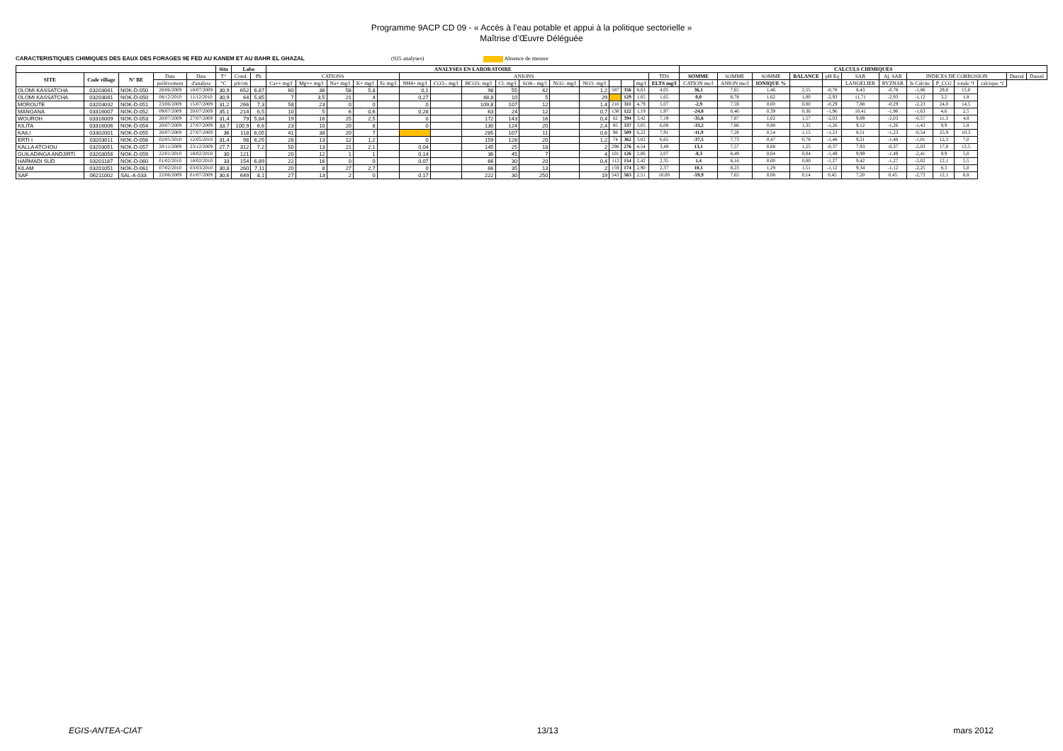Programme 9ACP CD 09 - « Accès à l’eau potable et appui à la politique sectorielle »
Maîtrise d’Œuvre Déléguée
CARACTERISTIQUES CHIMIQUES DES EAUX DES FORAGES 9E FED AU KANEM ET AU BAHR EL GHAZAL (925 analyses) Absence de mesure
| | | | | | Situ | Labo | | ANALYSES EN LABORATOIRE | | | | | | | | | | | | | | | | CALCULS CHIMIQUES | | | | | | | | | | | | |
| --- | --- | --- | --- | --- | --- | --- | --- | --- | --- | --- | --- | --- | --- | --- | --- | --- | --- | --- | --- | --- | --- | --- | --- | --- | --- | --- | --- | --- | --- | --- | --- | --- | --- | --- | --- | --- |
| SITE | Code village | N° BE | Date | Date | T° | Cond. | Ph | CATIONS | | | | | ANIONS | | | | | | | | | | TDS | SOMME | SOMME | SOMME | BALANCE | pH Eq | SAR | Aj. SAR | INDICES DE CORROSION | | | | Dureté | Dureté |
| | | | prélèvement | d'analyse | °C | µS/cm | | Ca++ mg/l | Mg++ mg/l | Na+ mg/l | K+ mg/l | Fe mg/l | NH4+ mg/l | CO3-- mg/l | HCO3- mg/l | Cl- mg/l | SO4-- mg/l | NO2- mg/l | NO3- mg/l | | | mg/l | ELTS mg/l | CATION me/l | ANION me/l | IONIQUE % | | | LANGELIER | RYZNAR | Is Calcite | P_CO2 | totale °f | calcique °f | | |
| OLOMI KASSATCHA | 03203041 | NOK-D-050 | 28/06/2009 | 18/07/2009 | 30,9 | 652 | 6,87 | 60 | 36 | 58 | 5,8 | | 0,1 | | 98 | 55 | 42 | | 1,2 | 587 | 356 | 8,63 | 4,05 | 36,1 | 7,65 | 1,46 | 2,55 | -0,78 | 8,43 | -0,78 | -1,86 | 29,8 | 15,0 | | | |
| OLOMI KASSATCHA | 03203041 | NOK-D-050 | 08/12/2010 | 11/12/2010 | 30,9 | 64 | 5,85 | 7 | 3,5 | 21 | 4 | | 0,27 | | 48,8 | 10 | 5 | | 29 | | 129 | 1,65 | 1,65 | 0,0 | 8,78 | 1,62 | 1,00 | -2,93 | 11,71 | -2,93 | -1,12 | 3,2 | 1,8 | | | |
| MOROUTE | 03203032 | NOK-D-051 | 23/06/2009 | 15/07/2009 | 31,2 | 266 | 7,3 | 58 | 23 | 0 | 0 | | 0 | | 109,8 | 107 | 12 | | 1,4 | 210 | 311 | 4,79 | 5,07 | -2,9 | 7,59 | 0,00 | 0,00 | -0,29 | 7,88 | -0,29 | -2,23 | 24,0 | 14,5 | | | |
| MANGANA | 03316007 | NOK-D-052 | 09/07/2009 | 20/07/2009 | 35,1 | 214 | 6,5 | 10 | 5 | 6 | 0,6 | | 0,28 | | 63 | 24 | 12 | | 0,7 | 138 | 122 | 1,19 | 1,97 | -24,8 | 8,46 | 0,39 | 0,36 | -1,96 | 10,41 | -1,96 | -1,63 | 4,6 | 2,5 | | | |
| WOUROH | 03316009 | NOK-D-053 | 20/07/2009 | 27/07/2009 | 31,4 | 79 | 5,84 | 19 | 16 | 25 | 2,5 | | 0 | | 172 | 143 | 16 | | 0,4 | 62 | 394 | 3,42 | 7,19 | -35,6 | 7,87 | 1,02 | 1,57 | -2,03 | 9,89 | -2,03 | -0,57 | 11,3 | 4,8 | | | |
| KILITA | 03316006 | NOK-D-054 | 20/07/2009 | 27/07/2009 | 33,7 | 100,9 | 6,6 | 23 | 10 | 20 | 8 | | 0 | | 130 | 124 | 20 | | 2,4 | 85 | 337 | 3,05 | 6,08 | -33,2 | 7,86 | 0,88 | 1,35 | -1,26 | 9,12 | -1,26 | -1,43 | 9,9 | 5,8 | | | |
| KAILI | 03302001 | NOK-D-055 | 20/07/2009 | 27/07/2009 | 36 | 118 | 6,05 | 41 | 38 | 20 | 7 | | | | 285 | 107 | 11 | | 0,6 | 98 | 509 | 6,22 | 7,91 | -11,9 | 7,28 | 0,54 | 1,15 | -1,23 | 8,51 | -1,23 | -0,54 | 25,9 | 10,3 | | | |
| ERTI I | 03203011 | NOK-D-056 | 02/05/2010 | 12/05/2010 | 31,4 | 98 | 6,25 | 28 | 13 | 12 | 1,2 | | 0 | | 159 | 128 | 20 | | 1,2 | 74 | 362 | 3,02 | 6,65 | -37,5 | 7,73 | 0,47 | 0,78 | -1,48 | 9,21 | -1,48 | -1,01 | 12,3 | 7,0 | | | |
| KALLA ATCHOU | 03203051 | NOK-D-057 | 20/11/2009 | 23/12/2009 | 27,7 | 312 | 7,2 | 50 | 13 | 21 | 2,1 | | 0,04 | | 145 | 25 | 18 | | 2 | 298 | 276 | 4,54 | 3,49 | 13,1 | 7,57 | 0,68 | 1,25 | -0,37 | 7,93 | -0,37 | -2,03 | 17,8 | 12,5 | | | |
| GUILADINGA ANDJIRTI | 03203056 | NOK-D-059 | 22/01/2010 | 18/02/2010 | 30 | 121 | | 20 | 12 | 1 | 1 | | 0,14 | | 36 | 45 | 7 | | 4 | 101 | 126 | 2,06 | 2,07 | -0,3 | 8,49 | 0,04 | 0,04 | -1,49 | 9,99 | -1,49 | -2,41 | 9,9 | 5,0 | | | |
| HARMADI SUD | 03201187 | NOK-D-060 | 01/02/2010 | 18/02/2010 | 33 | 154 | 6,89 | 22 | 16 | 0 | 0 | | 0,07 | | 66 | 30 | 20 | | 0,4 | 112 | 154 | 2,42 | 2,35 | 1,4 | 8,16 | 0,00 | 0,00 | -1,27 | 9,42 | -1,27 | -2,02 | 12,1 | 5,5 | | | |
| KILAM | 03201051 | NOK-D-061 | 07/02/2010 | 03/03/2010 | 30,8 | 260 | 7,11 | 20 | 8 | 27 | 2,7 | | 0 | | 66 | 35 | 13 | | 2 | 159 | 174 | 2,90 | 2,37 | 10,1 | 8,23 | 1,29 | 1,51 | -1,12 | 9,34 | -1,12 | -2,25 | 8,3 | 5,0 | | | |
| SAF | 06211002 | SAL-A-033 | 22/06/2009 | 01/07/2009 | 30,6 | 649 | 8,1 | 27 | 13 | 2 | 0 | | 0,17 | | 222 | 30 | 250 | | 19 | 543 | 563 | 2,51 | 10,00 | -59,9 | 7,65 | 0,08 | 0,14 | 0,45 | 7,20 | 0,45 | -2,73 | 12,1 | 6,8 | | | |
EGIS-ANTEA-CIAT 13/13 mars 2012